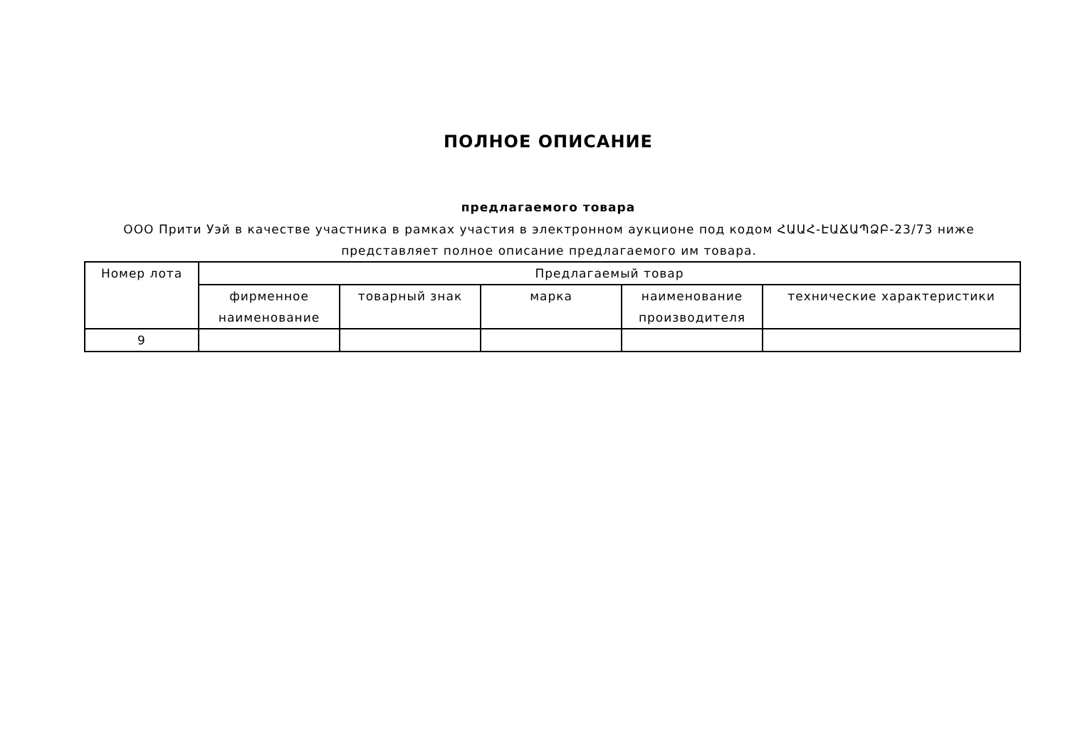ПОЛНОЕ ОПИСАНИЕ
предлагаемого товара
ООО Прити Уэй в качестве участника в рамках участия в электронном аукционе под кодом ՀԱԱՀ-ԷԱՃԱՊՁԲ-23/73 ниже представляет полное описание предлагаемого им товара.
| Номер лота | Предлагаемый товар | | | | |
| --- | --- | --- | --- | --- | --- |
| | фирменное наименование | товарный знак | марка | наименование производителя | технические характеристики |
| 9 | | | | | |